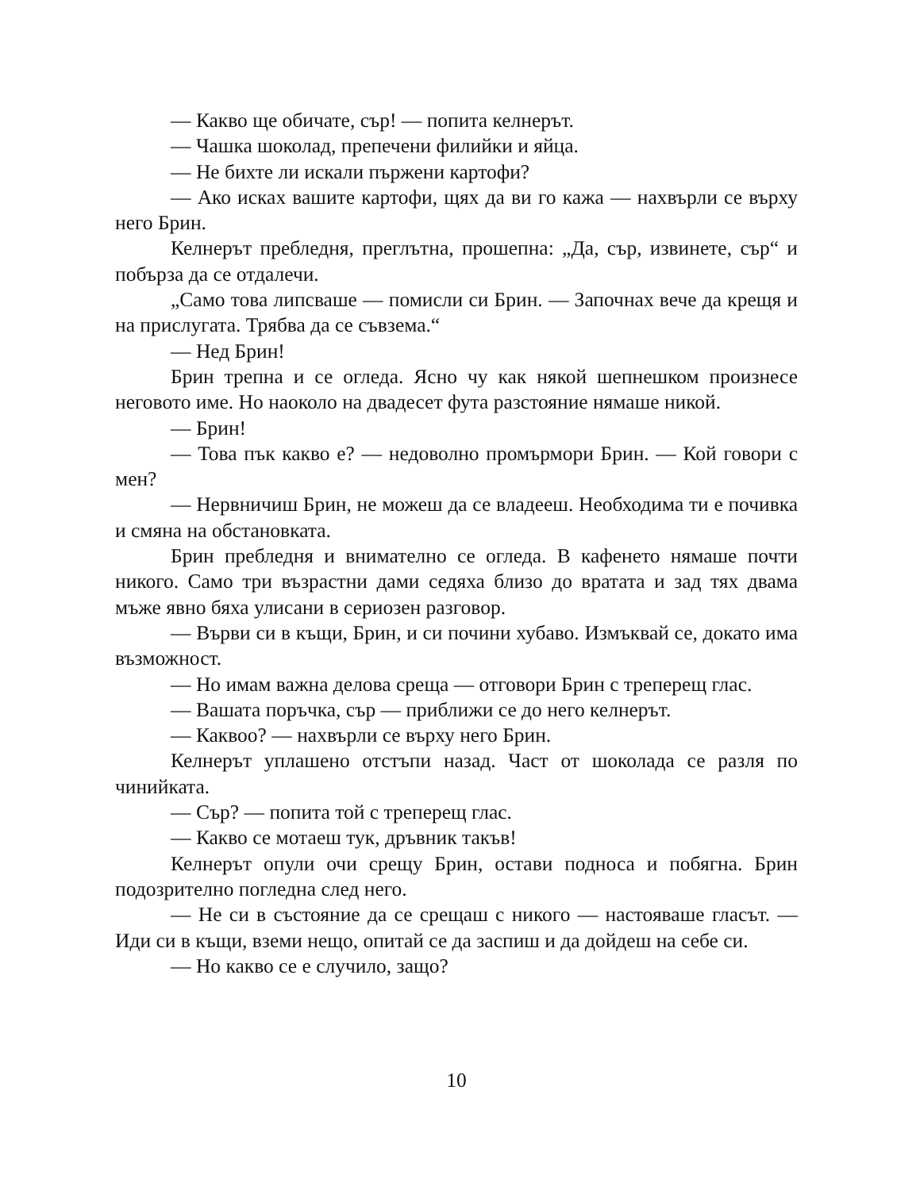— Какво ще обичате, сър! — попита келнерът.
— Чашка шоколад, препечени филийки и яйца.
— Не бихте ли искали пържени картофи?
— Ако исках вашите картофи, щях да ви го кажа — нахвърли се върху него Брин.
Келнерът пребледня, преглътна, прошепна: „Да, сър, извинете, сър“ и побърза да се отдалечи.
„Само това липсваше — помисли си Брин. — Започнах вече да крещя и на прислугата. Трябва да се съвзема.“
— Нед Брин!
Брин трепна и се огледа. Ясно чу как някой шепнешком произнесе неговото име. Но наоколо на двадесет фута разстояние нямаше никой.
— Брин!
— Това пък какво е? — недоволно промърмори Брин. — Кой говори с мен?
— Нервничиш Брин, не можеш да се владееш. Необходима ти е почивка и смяна на обстановката.
Брин пребледня и внимателно се огледа. В кафенето нямаше почти никого. Само три възрастни дами седяха близо до вратата и зад тях двама мъже явно бяха улисани в сериозен разговор.
— Върви си в къщи, Брин, и си почини хубаво. Измъквай се, докато има възможност.
— Но имам важна делова среща — отговори Брин с треперещ глас.
— Вашата поръчка, сър — приближи се до него келнерът.
— Каквоо? — нахвърли се върху него Брин.
Келнерът уплашено отстъпи назад. Част от шоколада се разля по чинийката.
— Сър? — попита той с треперещ глас.
— Какво се мотаеш тук, дръвник такъв!
Келнерът опули очи срещу Брин, остави подноса и побягна. Брин подозрително погледна след него.
— Не си в състояние да се срещаш с никого — настояваше гласът. — Иди си в къщи, вземи нещо, опитай се да заспиш и да дойдеш на себе си.
— Но какво се е случило, защо?
10